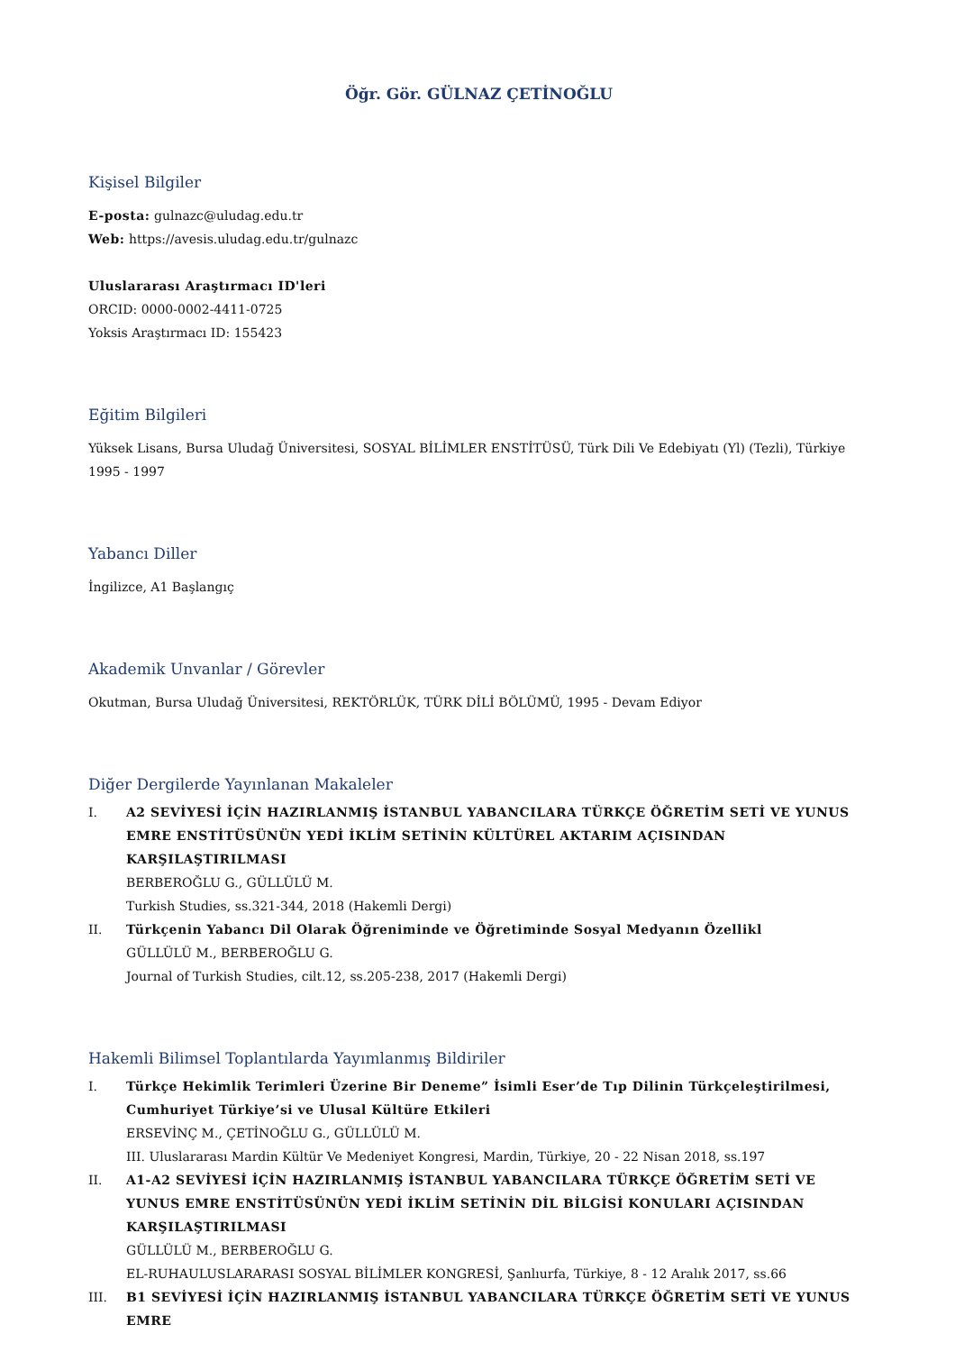Öğr. Gör. GÜLNAZ ÇETİNOĞLU
Kişisel Bilgiler
E-posta: gulnazc@uludag.edu.tr
Web: https://avesis.uludag.edu.tr/gulnazc
Uluslararası Araştırmacı ID'leri
ORCID: 0000-0002-4411-0725
Yoksis Araştırmacı ID: 155423
Eğitim Bilgileri
Yüksek Lisans, Bursa Uludağ Üniversitesi, SOSYAL BİLİMLER ENSTİTÜSÜ, Türk Dili Ve Edebiyatı (Yl) (Tezli), Türkiye
1995 - 1997
Yabancı Diller
İngilizce, A1 Başlangıç
Akademik Unvanlar / Görevler
Okutman, Bursa Uludağ Üniversitesi, REKTÖRLÜK, TÜRK DİLİ BÖLÜMÜ, 1995 - Devam Ediyor
Diğer Dergilerde Yayınlanan Makaleler
I. A2 SEVİYESİ İÇİN HAZIRLANMIŞ İSTANBUL YABANCILARA TÜRKÇE ÖĞRETİM SETİ VE YUNUS EMRE ENSTİTÜSÜNÜN YEDİ İKLİM SETİNİN KÜLTÜREL AKTARIM AÇISINDAN KARŞILAŞTIRILMASI
BERBEROĞLU G., GÜLLÜLÜ M.
Turkish Studies, ss.321-344, 2018 (Hakemli Dergi)
II. Türkçenin Yabancı Dil Olarak Öğreniminde ve Öğretiminde Sosyal Medyanın Özellikl
GÜLLÜLÜ M., BERBEROĞLU G.
Journal of Turkish Studies, cilt.12, ss.205-238, 2017 (Hakemli Dergi)
Hakemli Bilimsel Toplantılarda Yayımlanmış Bildiriler
I. Türkçe Hekimlik Terimleri Üzerine Bir Deneme” İsimli Eser’de Tıp Dilinin Türkçeleştirilmesi, Cumhuriyet Türkiye’si ve Ulusal Kültüre Etkileri
ERSEVİNÇ M., ÇETİNOĞLU G., GÜLLÜLÜ M.
III. Uluslararası Mardin Kültür Ve Medeniyet Kongresi, Mardin, Türkiye, 20 - 22 Nisan 2018, ss.197
II. A1-A2 SEVİYESİ İÇİN HAZIRLANMIŞ İSTANBUL YABANCILARA TÜRKÇE ÖĞRETİM SETİ VE YUNUS EMRE ENSTİTÜSÜNÜN YEDİ İKLİM SETİNİN DİL BİLGİSİ KONULARI AÇISINDAN KARŞILAŞTIRILMASI
GÜLLÜLÜ M., BERBEROĞLU G.
EL-RUHAULUSLARARASI SOSYAL BİLİMLER KONGRESİ, Şanlıurfa, Türkiye, 8 - 12 Aralık 2017, ss.66
III. B1 SEVİYESİ İÇİN HAZIRLANMIŞ İSTANBUL YABANCILARA TÜRKÇE ÖĞRETİM SETİ VE YUNUS EMRE